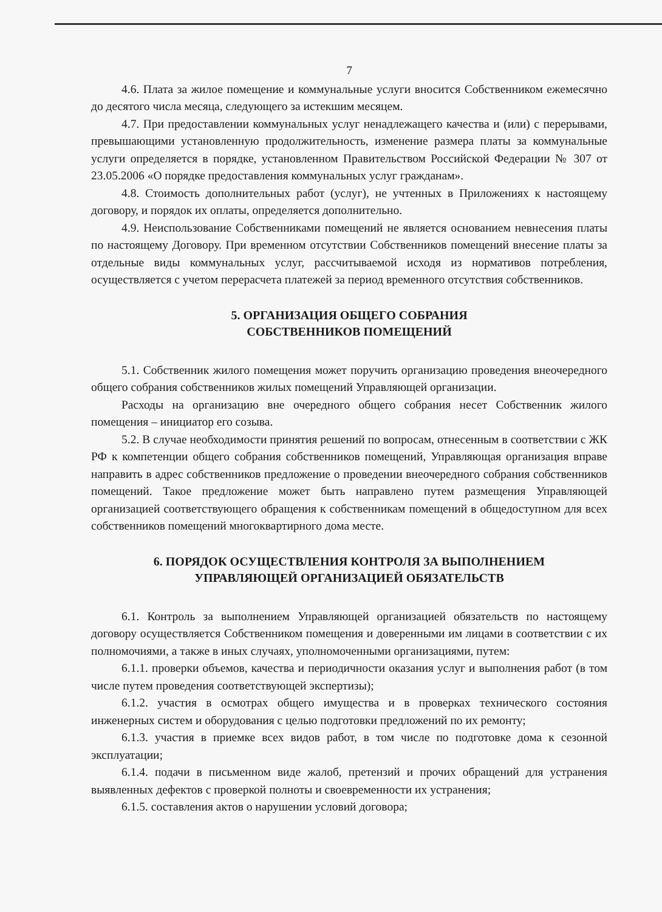7
4.6. Плата за жилое помещение и коммунальные услуги вносится Собственником ежемесячно до десятого числа месяца, следующего за истекшим месяцем.
4.7. При предоставлении коммунальных услуг ненадлежащего качества и (или) с перерывами, превышающими установленную продолжительность, изменение размера платы за коммунальные услуги определяется в порядке, установленном Правительством Российской Федерации № 307 от 23.05.2006 «О порядке предоставления коммунальных услуг гражданам».
4.8. Стоимость дополнительных работ (услуг), не учтенных в Приложениях к настоящему договору, и порядок их оплаты, определяется дополнительно.
4.9. Неиспользование Собственниками помещений не является основанием невнесения платы по настоящему Договору. При временном отсутствии Собственников помещений внесение платы за отдельные виды коммунальных услуг, рассчитываемой исходя из нормативов потребления, осуществляется с учетом перерасчета платежей за период временного отсутствия собственников.
5. ОРГАНИЗАЦИЯ ОБЩЕГО СОБРАНИЯ
СОБСТВЕННИКОВ ПОМЕЩЕНИЙ
5.1. Собственник жилого помещения может поручить организацию проведения внеочередного общего собрания собственников жилых помещений Управляющей организации.
Расходы на организацию вне очередного общего собрания несет Собственник жилого помещения – инициатор его созыва.
5.2. В случае необходимости принятия решений по вопросам, отнесенным в соответствии с ЖК РФ к компетенции общего собрания собственников помещений, Управляющая организация вправе направить в адрес собственников предложение о проведении внеочередного собрания собственников помещений. Такое предложение может быть направлено путем размещения Управляющей организацией соответствующего обращения к собственникам помещений в общедоступном для всех собственников помещений многоквартирного дома месте.
6. ПОРЯДОК ОСУЩЕСТВЛЕНИЯ КОНТРОЛЯ ЗА ВЫПОЛНЕНИЕМ
УПРАВЛЯЮЩЕЙ ОРГАНИЗАЦИЕЙ ОБЯЗАТЕЛЬСТВ
6.1. Контроль за выполнением Управляющей организацией обязательств по настоящему договору осуществляется Собственником помещения и доверенными им лицами в соответствии с их полномочиями, а также в иных случаях, уполномоченными организациями, путем:
6.1.1. проверки объемов, качества и периодичности оказания услуг и выполнения работ (в том числе путем проведения соответствующей экспертизы);
6.1.2. участия в осмотрах общего имущества и в проверках технического состояния инженерных систем и оборудования с целью подготовки предложений по их ремонту;
6.1.3. участия в приемке всех видов работ, в том числе по подготовке дома к сезонной эксплуатации;
6.1.4. подачи в письменном виде жалоб, претензий и прочих обращений для устранения выявленных дефектов с проверкой полноты и своевременности их устранения;
6.1.5. составления актов о нарушении условий договора;